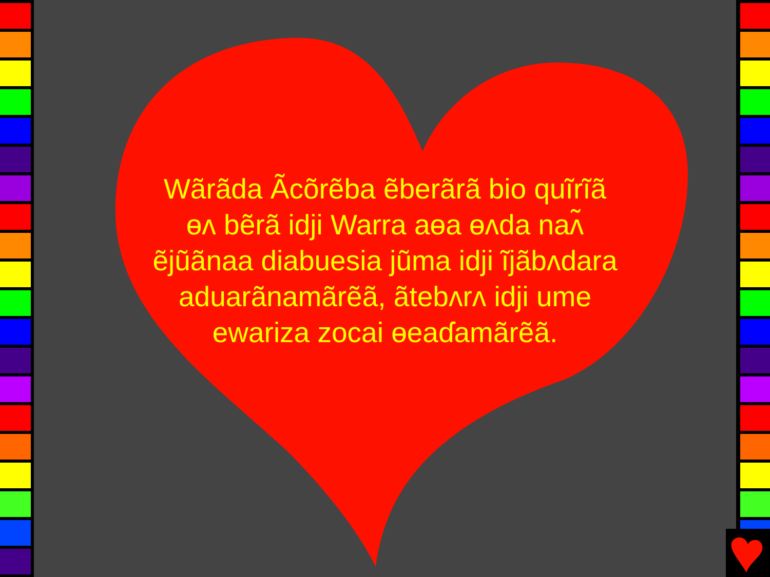Wãrãda Ãcõrẽba ẽberãrã bio quĩrĩã ɵʌ bẽrã idji Warra aɵa ɵʌda naʌ̃ ẽjũãnaa diabuesia jũma idji ĩjãbʌdara aduarãnamãrẽã, ãtebʌrʌ idji ume ewariza zocai ɵeaɗamãrẽã.